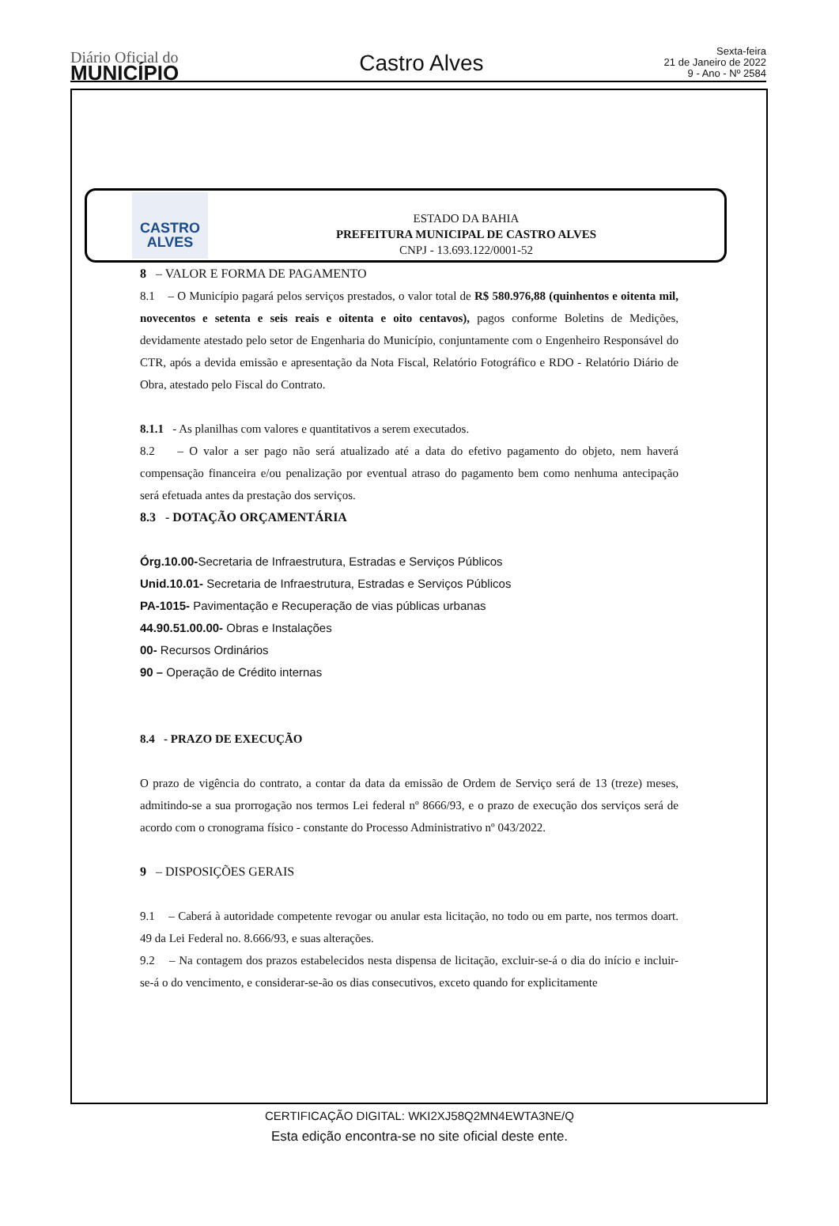Diário Oficial do
MUNICÍPIO
Castro Alves
Sexta-feira
21 de Janeiro de 2022
9 - Ano - Nº 2584
CASTRO ALVES
ESTADO DA BAHIA
PREFEITURA MUNICIPAL DE CASTRO ALVES
CNPJ - 13.693.122/0001-52
8 – VALOR E FORMA DE PAGAMENTO
8.1 – O Município pagará pelos serviços prestados, o valor total de R$ 580.976,88 (quinhentos e oitenta mil, novecentos e setenta e seis reais e oitenta e oito centavos), pagos conforme Boletins de Medições, devidamente atestado pelo setor de Engenharia do Município, conjuntamente com o Engenheiro Responsável do CTR, após a devida emissão e apresentação da Nota Fiscal, Relatório Fotográfico e RDO - Relatório Diário de Obra, atestado pelo Fiscal do Contrato.
8.1.1 - As planilhas com valores e quantitativos a serem executados.
8.2 – O valor a ser pago não será atualizado até a data do efetivo pagamento do objeto, nem haverá compensação financeira e/ou penalização por eventual atraso do pagamento bem como nenhuma antecipação será efetuada antes da prestação dos serviços.
8.3 - DOTAÇÃO ORÇAMENTÁRIA
Órg.10.00-Secretaria de Infraestrutura, Estradas e Serviços Públicos
Unid.10.01- Secretaria de Infraestrutura, Estradas e Serviços Públicos
PA-1015- Pavimentação e Recuperação de vias públicas urbanas
44.90.51.00.00- Obras e Instalações
00- Recursos Ordinários
90 – Operação de Crédito internas
8.4 - PRAZO DE EXECUÇÃO
O prazo de vigência do contrato, a contar da data da emissão de Ordem de Serviço será de 13 (treze) meses, admitindo-se a sua prorrogação nos termos Lei federal nº 8666/93, e o prazo de execução dos serviços será de acordo com o cronograma físico - constante do Processo Administrativo nº 043/2022.
9 – DISPOSIÇÕES GERAIS
9.1 – Caberá à autoridade competente revogar ou anular esta licitação, no todo ou em parte, nos termos doart. 49 da Lei Federal no. 8.666/93, e suas alterações.
9.2 – Na contagem dos prazos estabelecidos nesta dispensa de licitação, excluir-se-á o dia do início e incluir-se-á o do vencimento, e considerar-se-ão os dias consecutivos, exceto quando for explicitamente
CERTIFICAÇÃO DIGITAL: WKI2XJ58Q2MN4EWTA3NE/Q
Esta edição encontra-se no site oficial deste ente.